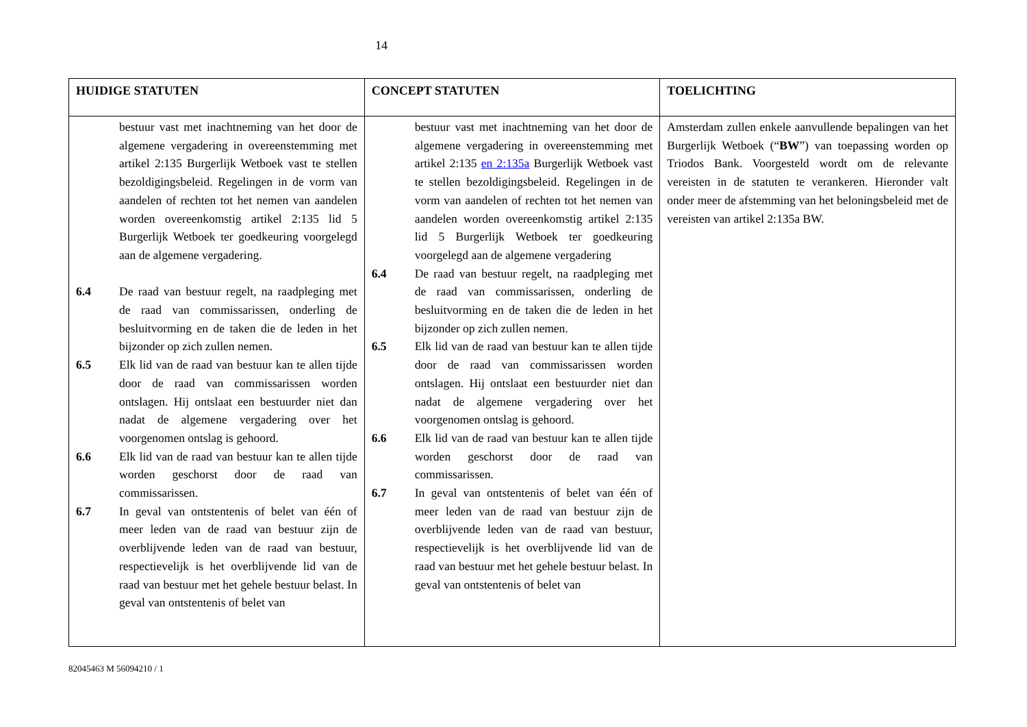14
| HUIDIGE STATUTEN | CONCEPT STATUTEN | TOELICHTING |
| --- | --- | --- |
| bestuur vast met inachtneming van het door de algemene vergadering in overeenstemming met artikel 2:135 Burgerlijk Wetboek vast te stellen bezoldi­gingsbeleid. Regelingen in de vorm van aandelen of rechten tot het nemen van aan­delen worden overeenkomstig artikel 2:135 lid 5 Burgerlijk Wetboek ter goedkeuring voorgelegd aan de algemene vergadering. 6.4 De raad van bestuur regelt, na raadpleging met de raad van commissarissen, onderling de besluitvorming en de taken die de leden in het bijzonder op zich zullen nemen. 6.5 Elk lid van de raad van bestuur kan te allen tijde door de raad van commissarissen worden ontslagen. Hij ontslaat een bestuurder niet dan nadat de algemene vergadering over het voorgenomen ontslag is gehoord. 6.6 Elk lid van de raad van bestuur kan te allen tijde worden geschorst door de raad van commissarissen. 6.7 In geval van ontstentenis of belet van één of meer leden van de raad van bestuur zijn de overblijvende leden van de raad van bestuur, respectievelijk is het overblijvende lid van de raad van bestuur met het gehele bestuur belast. In geval van ontstentenis of belet van | bestuur vast met inachtneming van het door de algemene vergadering in overeenstemming met artikel 2:135 en 2:135a Burgerlijk Wetboek vast te stellen bezoldigingsbeleid. Regelingen in de vorm van aandelen of rechten tot het nemen van aandelen worden overeenkomstig artikel 2:135 lid 5 Burgerlijk Wetboek ter goedkeuring voorgelegd aan de algemene vergadering 6.4 De raad van bestuur regelt, na raadpleging met de raad van commissarissen, onderling de besluitvorming en de taken die de leden in het bijzonder op zich zullen nemen. 6.5 Elk lid van de raad van bestuur kan te allen tijde door de raad van commissarissen worden ontslagen. Hij ontslaat een bestuurder niet dan nadat de algemene vergadering over het voorgenomen ontslag is gehoord. 6.6 Elk lid van de raad van bestuur kan te allen tijde worden geschorst door de raad van commissarissen. 6.7 In geval van ontstentenis of belet van één of meer leden van de raad van bestuur zijn de overblijvende leden van de raad van bestuur, respectievelijk is het overblijvende lid van de raad van bestuur met het gehele bestuur belast. In geval van ontstentenis of belet van | Amsterdam zullen enkele aanvullende bepalingen van het Burgerlijk Wetboek (“ BW ”) van toepassing worden op Triodos Bank. Voorgesteld wordt om de relevante vereisten in de statuten te verankeren. Hieronder valt onder meer de afstemming van het beloningsbeleid met de vereisten van artikel 2:135a BW. |
82045463 M 56094210 / 1